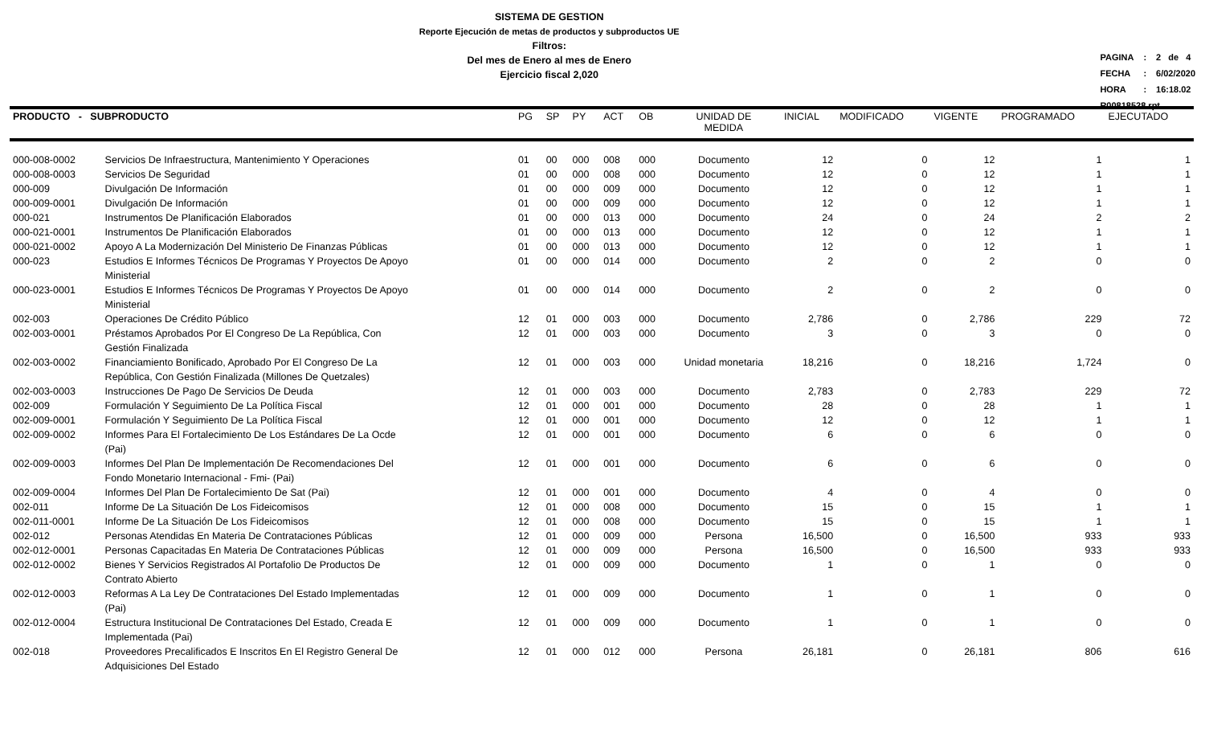SISTEMA DE GESTION
Reporte Ejecución de metas de productos y subproductos UE
Filtros:
Del mes de Enero al mes de Enero
Ejercicio fiscal 2,020
| PAGINA | : | 2 de 4 |
| FECHA | : | 6/02/2020 |
| HORA | : | 16:18.02 |
| R00818528.rpt | | |
| PRODUCTO - SUBPRODUCTO | | PG | SP | PY | ACT | OB | UNIDAD DE MEDIDA | INICIAL | MODIFICADO | VIGENTE | PROGRAMADO | EJECUTADO |
| --- | --- | --- | --- | --- | --- | --- | --- | --- | --- | --- | --- | --- |
| 000-008-0002 | Servicios De Infraestructura, Mantenimiento Y Operaciones | 01 | 00 | 000 | 008 | 000 | Documento | 12 | 0 | 12 | 1 | 1 |
| 000-008-0003 | Servicios De Seguridad | 01 | 00 | 000 | 008 | 000 | Documento | 12 | 0 | 12 | 1 | 1 |
| 000-009 | Divulgación De Información | 01 | 00 | 000 | 009 | 000 | Documento | 12 | 0 | 12 | 1 | 1 |
| 000-009-0001 | Divulgación De Información | 01 | 00 | 000 | 009 | 000 | Documento | 12 | 0 | 12 | 1 | 1 |
| 000-021 | Instrumentos De Planificación Elaborados | 01 | 00 | 000 | 013 | 000 | Documento | 24 | 0 | 24 | 2 | 2 |
| 000-021-0001 | Instrumentos De Planificación Elaborados | 01 | 00 | 000 | 013 | 000 | Documento | 12 | 0 | 12 | 1 | 1 |
| 000-021-0002 | Apoyo A La Modernización Del Ministerio De Finanzas Públicas | 01 | 00 | 000 | 013 | 000 | Documento | 12 | 0 | 12 | 1 | 1 |
| 000-023 | Estudios E Informes Técnicos De Programas Y Proyectos De Apoyo Ministerial | 01 | 00 | 000 | 014 | 000 | Documento | 2 | 0 | 2 | 0 | 0 |
| 000-023-0001 | Estudios E Informes Técnicos De Programas Y Proyectos De Apoyo Ministerial | 01 | 00 | 000 | 014 | 000 | Documento | 2 | 0 | 2 | 0 | 0 |
| 002-003 | Operaciones De Crédito Público | 12 | 01 | 000 | 003 | 000 | Documento | 2,786 | 0 | 2,786 | 229 | 72 |
| 002-003-0001 | Préstamos Aprobados Por El Congreso De La República, Con Gestión Finalizada | 12 | 01 | 000 | 003 | 000 | Documento | 3 | 0 | 3 | 0 | 0 |
| 002-003-0002 | Financiamiento Bonificado, Aprobado Por El Congreso De La República, Con Gestión Finalizada (Millones De Quetzales) | 12 | 01 | 000 | 003 | 000 | Unidad monetaria | 18,216 | 0 | 18,216 | 1,724 | 0 |
| 002-003-0003 | Instrucciones De Pago De Servicios De Deuda | 12 | 01 | 000 | 003 | 000 | Documento | 2,783 | 0 | 2,783 | 229 | 72 |
| 002-009 | Formulación Y Seguimiento De La Política Fiscal | 12 | 01 | 000 | 001 | 000 | Documento | 28 | 0 | 28 | 1 | 1 |
| 002-009-0001 | Formulación Y Seguimiento De La Política Fiscal | 12 | 01 | 000 | 001 | 000 | Documento | 12 | 0 | 12 | 1 | 1 |
| 002-009-0002 | Informes Para El Fortalecimiento De Los Estándares De La Ocde (Pai) | 12 | 01 | 000 | 001 | 000 | Documento | 6 | 0 | 6 | 0 | 0 |
| 002-009-0003 | Informes Del Plan De Implementación De Recomendaciones Del Fondo Monetario Internacional - Fmi- (Pai) | 12 | 01 | 000 | 001 | 000 | Documento | 6 | 0 | 6 | 0 | 0 |
| 002-009-0004 | Informes Del Plan De Fortalecimiento De Sat (Pai) | 12 | 01 | 000 | 001 | 000 | Documento | 4 | 0 | 4 | 0 | 0 |
| 002-011 | Informe De La Situación De Los Fideicomisos | 12 | 01 | 000 | 008 | 000 | Documento | 15 | 0 | 15 | 1 | 1 |
| 002-011-0001 | Informe De La Situación De Los Fideicomisos | 12 | 01 | 000 | 008 | 000 | Documento | 15 | 0 | 15 | 1 | 1 |
| 002-012 | Personas Atendidas En Materia De Contrataciones Públicas | 12 | 01 | 000 | 009 | 000 | Persona | 16,500 | 0 | 16,500 | 933 | 933 |
| 002-012-0001 | Personas Capacitadas En Materia De Contrataciones Públicas | 12 | 01 | 000 | 009 | 000 | Persona | 16,500 | 0 | 16,500 | 933 | 933 |
| 002-012-0002 | Bienes Y Servicios Registrados Al Portafolio De Productos De Contrato Abierto | 12 | 01 | 000 | 009 | 000 | Documento | 1 | 0 | 1 | 0 | 0 |
| 002-012-0003 | Reformas A La Ley De Contrataciones Del Estado Implementadas (Pai) | 12 | 01 | 000 | 009 | 000 | Documento | 1 | 0 | 1 | 0 | 0 |
| 002-012-0004 | Estructura Institucional De Contrataciones Del Estado, Creada E Implementada (Pai) | 12 | 01 | 000 | 009 | 000 | Documento | 1 | 0 | 1 | 0 | 0 |
| 002-018 | Proveedores Precalificados E Inscritos En El Registro General De Adquisiciones Del Estado | 12 | 01 | 000 | 012 | 000 | Persona | 26,181 | 0 | 26,181 | 806 | 616 |